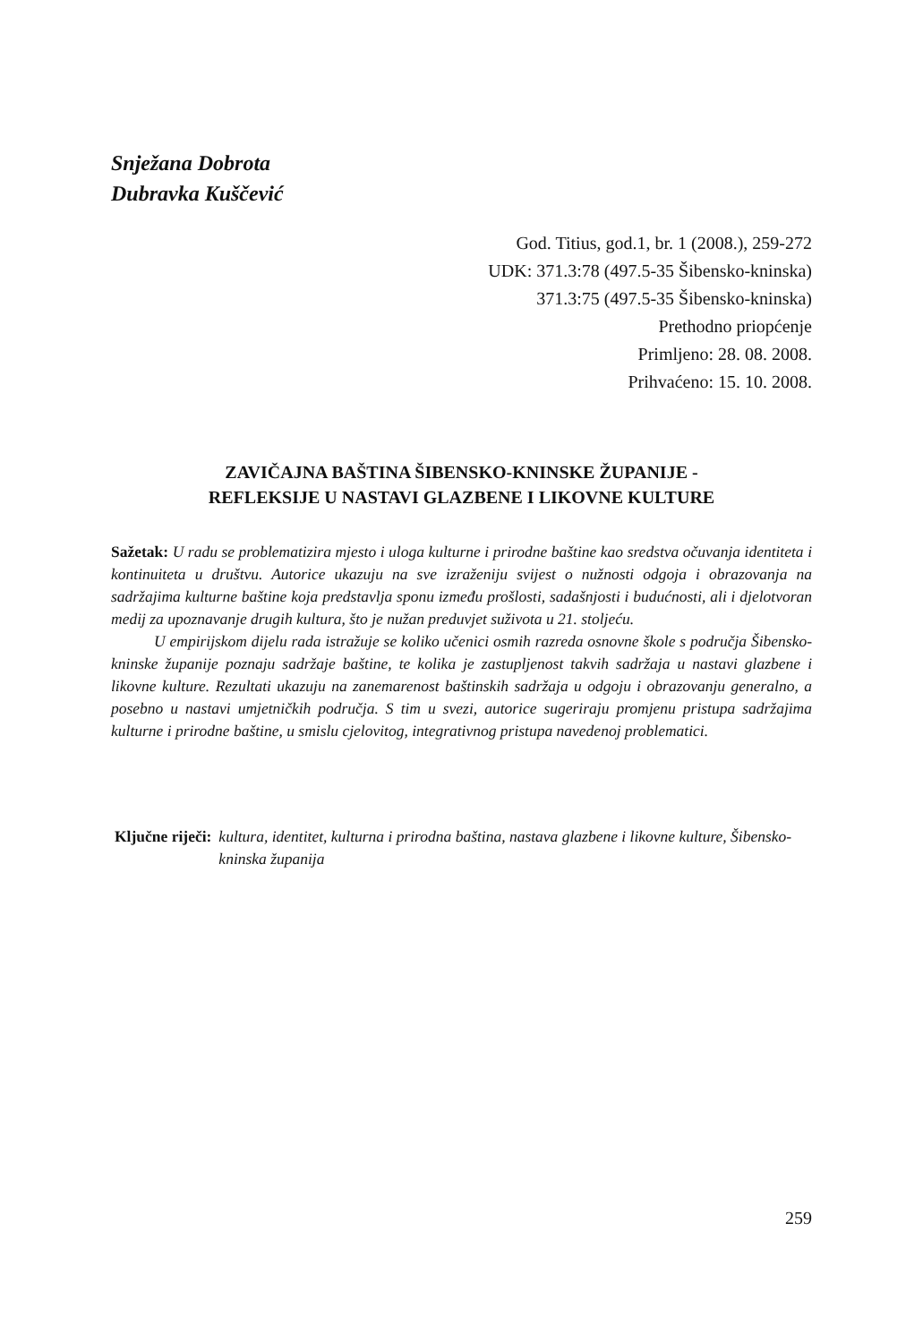Snježana Dobrota
Dubravka Kuščević
God. Titius, god.1, br. 1 (2008.), 259-272
UDK: 371.3:78 (497.5-35 Šibensko-kninska)
371.3:75 (497.5-35 Šibensko-kninska)
Prethodno priopćenje
Primljeno: 28. 08. 2008.
Prihvaćeno: 15. 10. 2008.
ZAVIČAJNA BAŠTINA ŠIBENSKO-KNINSKE ŽUPANIJE -
REFLEKSIJE U NASTAVI GLAZBENE I LIKOVNE KULTURE
Sažetak: U radu se problematizira mjesto i uloga kulturne i prirodne baštine kao sredstva očuvanja identiteta i kontinuiteta u društvu. Autorice ukazuju na sve izraženiju svijest o nužnosti odgoja i obrazovanja na sadržajima kulturne baštine koja predstavlja sponu između prošlosti, sadašnjosti i budućnosti, ali i djelotvoran medij za upoznavanje drugih kultura, što je nužan preduvjet suživota u 21. stoljeću.
U empirijskom dijelu rada istražuje se koliko učenici osmih razreda osnovne škole s područja Šibensko-kninske županije poznaju sadržaje baštine, te kolika je zastupljenost takvih sadržaja u nastavi glazbene i likovne kulture. Rezultati ukazuju na zanemarenost baštinskih sadržaja u odgoju i obrazovanju generalno, a posebno u nastavi umjetničkih područja. S tim u svezi, autorice sugeriraju promjenu pristupa sadržajima kulturne i prirodne baštine, u smislu cjelovitog, integrativnog pristupa navedenoj problematici.
Ključne riječi: kultura, identitet, kulturna i prirodna baština, nastava glazbene i likovne kulture, Šibensko-kninska županija
259